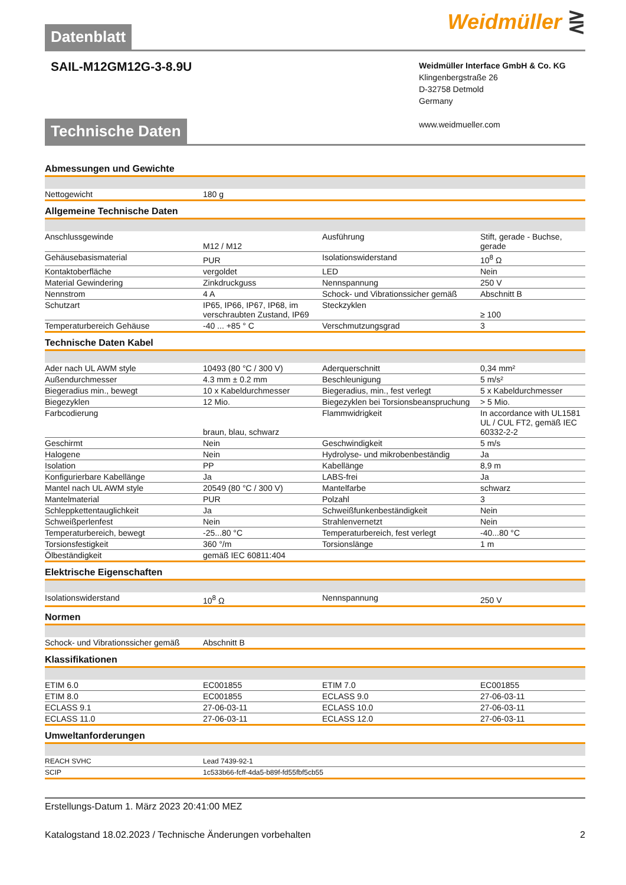Datenblatt
Weidmüller ⋛
SAIL-M12GM12G-3-8.9U
Weidmüller Interface GmbH & Co. KG
Klingenbergstraße 26
D-32758 Detmold
Germany
www.weidmueller.com
Technische Daten
Abmessungen und Gewichte
| Nettogewicht | 180 g |
Allgemeine Technische Daten
| Anschlussgewinde | M12 / M12 | Ausführung | Stift, gerade - Buchse, gerade |
| Gehäusebasismaterial | PUR | Isolationswiderstand | 10<sup>8</sup> Ω |
| Kontaktoberfläche | vergoldet | LED | Nein |
| Material Gewindering | Zinkdruckguss | Nennspannung | 250 V |
| Nennstrom | 4 A | Schock- und Vibrationssicher gemäß | Abschnitt B |
| Schutzart | IP65, IP66, IP67, IP68, im verschraubten Zustand, IP69 | Steckzyklen | ≥ 100 |
| Temperaturbereich Gehäuse | -40 ... +85 ° C | Verschmutzungsgrad | 3 |
Technische Daten Kabel
| Ader nach UL AWM style | 10493 (80 °C / 300 V) | Aderquerschnitt | 0,34 mm² |
| Außendurchmesser | 4.3 mm ± 0.2 mm | Beschleunigung | 5 m/s² |
| Biegeradius min., bewegt | 10 x Kabeldurchmesser | Biegeradius, min., fest verlegt | 5 x Kabeldurchmesser |
| Biegezyklen | 12 Mio. | Biegezyklen bei Torsionsbeanspruchung | > 5 Mio. |
| Farbcodierung | braun, blau, schwarz | Flammwidrigkeit | In accordance with UL1581 UL / CUL FT2, gemäß IEC 60332-2-2 |
| Geschirmt | Nein | Geschwindigkeit | 5 m/s |
| Halogene | Nein | Hydrolyse- und mikrobenbeständig | Ja |
| Isolation | PP | Kabellänge | 8,9 m |
| Konfigurierbare Kabellänge | Ja | LABS-frei | Ja |
| Mantel nach UL AWM style | 20549 (80 °C / 300 V) | Mantelfarbe | schwarz |
| Mantelmaterial | PUR | Polzahl | 3 |
| Schleppkettentauglichkeit | Ja | Schweißfunkenbeständigkeit | Nein |
| Schweißperlenfest | Nein | Strahlenvernetzt | Nein |
| Temperaturbereich, bewegt | -25...80 °C | Temperaturbereich, fest verlegt | -40...80 °C |
| Torsionsfestigkeit | 360 °/m | Torsionslänge | 1 m |
| Ölbeständigkeit | gemäß IEC 60811:404 | | |
Elektrische Eigenschaften
| Isolationswiderstand | 10<sup>8</sup> Ω | Nennspannung | 250 V |
Normen
| Schock- und Vibrationssicher gemäß | Abschnitt B |
Klassifikationen
| ETIM 6.0 | EC001855 | ETIM 7.0 | EC001855 |
| ETIM 8.0 | EC001855 | ECLASS 9.0 | 27-06-03-11 |
| ECLASS 9.1 | 27-06-03-11 | ECLASS 10.0 | 27-06-03-11 |
| ECLASS 11.0 | 27-06-03-11 | ECLASS 12.0 | 27-06-03-11 |
Umweltanforderungen
| REACH SVHC | Lead 7439-92-1 |
| SCIP | 1c533b66-fcff-4da5-b89f-fd55fbf5cb55 |
Erstellungs-Datum 1. März 2023 20:41:00 MEZ
Katalogstand 18.02.2023 / Technische Änderungen vorbehalten 2